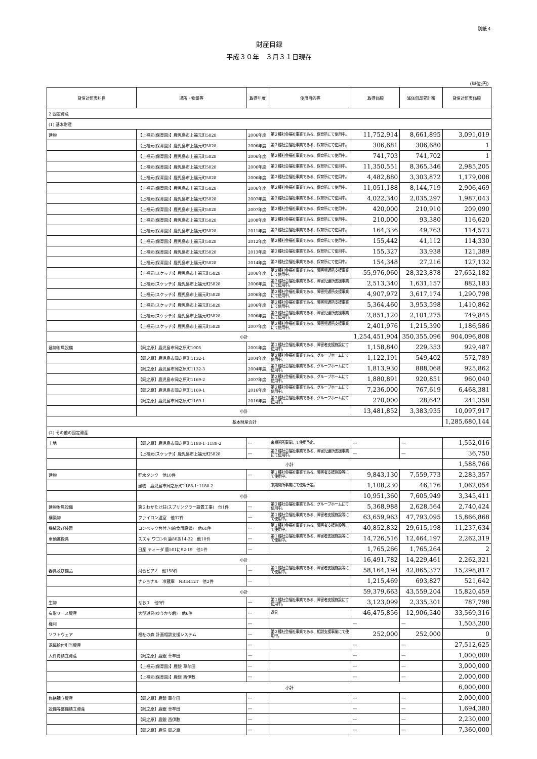別紙４
財産目録
平成３０年　３月３１日現在
（単位:円）
| 貸借対照表科目 | 場所・物量等 | 取得年度 | 使用目的等 | 取得価額 | 減価償却累計額 | 貸借対照表価額 |
| --- | --- | --- | --- | --- | --- | --- |
| 2 固定資産 | | | | | | |
| (1) 基本財産 | | | | | | |
| 建物 | 【上福元(保育園)】鹿児島市上福元町5828 | 2006年度 | 第２種社会福祉事業である、保育所にて使用中。 | 11,752,914 | 8,661,895 | 3,091,019 |
| | 【上福元(保育園)】鹿児島市上福元町5828 | 2006年度 | 第２種社会福祉事業である、保育所にて使用中。 | 306,681 | 306,680 | 1 |
| | 【上福元(保育園)】鹿児島市上福元町5828 | 2006年度 | 第２種社会福祉事業である、保育所にて使用中。 | 741,703 | 741,702 | 1 |
| | 【上福元(保育園)】鹿児島市上福元町5828 | 2006年度 | 第２種社会福祉事業である、保育所にて使用中。 | 11,350,551 | 8,365,346 | 2,985,205 |
| | 【上福元(保育園)】鹿児島市上福元町5828 | 2006年度 | 第２種社会福祉事業である、保育所にて使用中。 | 4,482,880 | 3,303,872 | 1,179,008 |
| | 【上福元(保育園)】鹿児島市上福元町5828 | 2006年度 | 第２種社会福祉事業である、保育所にて使用中。 | 11,051,188 | 8,144,719 | 2,906,469 |
| | 【上福元(保育園)】鹿児島市上福元町5828 | 2007年度 | 第２種社会福祉事業である、保育所にて使用中。 | 4,022,340 | 2,035,297 | 1,987,043 |
| | 【上福元(保育園)】鹿児島市上福元町5828 | 2007年度 | 第２種社会福祉事業である、保育所にて使用中。 | 420,000 | 210,910 | 209,090 |
| | 【上福元(保育園)】鹿児島市上福元町5828 | 2008年度 | 第２種社会福祉事業である、保育所にて使用中。 | 210,000 | 93,380 | 116,620 |
| | 【上福元(保育園)】鹿児島市上福元町5828 | 2011年度 | 第２種社会福祉事業である、保育所にて使用中。 | 164,336 | 49,763 | 114,573 |
| | 【上福元(保育園)】鹿児島市上福元町5828 | 2012年度 | 第２種社会福祉事業である、保育所にて使用中。 | 155,442 | 41,112 | 114,330 |
| | 【上福元(保育園)】鹿児島市上福元町5828 | 2013年度 | 第２種社会福祉事業である、保育所にて使用中。 | 155,327 | 33,938 | 121,389 |
| | 【上福元(保育園)】鹿児島市上福元町5828 | 2014年度 | 第２種社会福祉事業である、保育所にて使用中。 | 154,348 | 27,216 | 127,132 |
| | 【上福元(スケッチ)】鹿児島市上福元町5828 | 2006年度 | 第２種社会福祉事業である、障害児通所支援事業にて使用中。 | 55,976,060 | 28,323,878 | 27,652,182 |
| | 【上福元(スケッチ)】鹿児島市上福元町5828 | 2006年度 | 第２種社会福祉事業である、障害児通所支援事業にて使用中。 | 2,513,340 | 1,631,157 | 882,183 |
| | 【上福元(スケッチ)】鹿児島市上福元町5828 | 2006年度 | 第２種社会福祉事業である、障害児通所支援事業にて使用中。 | 4,907,972 | 3,617,174 | 1,290,798 |
| | 【上福元(スケッチ)】鹿児島市上福元町5828 | 2006年度 | 第２種社会福祉事業である、障害児通所支援事業にて使用中。 | 5,364,460 | 3,953,598 | 1,410,862 |
| | 【上福元(スケッチ)】鹿児島市上福元町5828 | 2006年度 | 第２種社会福祉事業である、障害児通所支援事業にて使用中。 | 2,851,120 | 2,101,275 | 749,845 |
| | 【上福元(スケッチ)】鹿児島市上福元町5828 | 2007年度 | 第２種社会福祉事業である、障害児通所支援事業にて使用中。 | 2,401,976 | 1,215,390 | 1,186,586 |
| | 小計 | | | 1,254,451,904 | 350,355,096 | 904,096,808 |
| 建物附属設備 | 【岡之原】鹿児島市岡之原町1005 | 2001年度 | 第１種社会福祉事業である、障害者支援施設にて使用中。 | 1,158,840 | 229,353 | 929,487 |
| | 【岡之原】鹿児島市岡之原町1132-1 | 2004年度 | 第２種社会福祉事業である、グループホームにて使用中。 | 1,122,191 | 549,402 | 572,789 |
| | 【岡之原】鹿児島市岡之原町1132-3 | 2004年度 | 第２種社会福祉事業である、グループホームにて使用中。 | 1,813,930 | 888,068 | 925,862 |
| | 【岡之原】鹿児島市岡之原町1169-2 | 2007年度 | 第２種社会福祉事業である、グループホームにて使用中。 | 1,880,891 | 920,851 | 960,040 |
| | 【岡之原】鹿児島市岡之原町1169-1 | 2016年度 | 第２種社会福祉事業である、グループホームにて使用中。 | 7,236,000 | 767,619 | 6,468,381 |
| | 【岡之原】鹿児島市岡之原町1169-1 | 2016年度 | 第２種社会福祉事業である、グループホームにて使用中。 | 270,000 | 28,642 | 241,358 |
| | 小計 | | | 13,481,852 | 3,383,935 | 10,097,917 |
| 基本財産合計 | | | | | | 1,285,680,144 |
| (2) その他の固定資産 | | | | | | |
| 土地 | 【岡之原】鹿児島市岡之原町1188-1･1188-2 | ― | 来期開所事業にて使用予定。 | ― | ― | 1,552,016 |
| | 【上福元(スケッチ)】鹿児島市上福元町5828 | ― | 第２種社会福祉事業である、障害児通所支援事業にて使用中。 | ― | ― | 36,750 |
| | 小計 | | | | | 1,588,766 |
| 建物 | 貯水タンク 他10件 | ― | 第１種社会福祉事業である、障害者支援施設等にて使用中。 | 9,843,130 | 7,559,773 | 2,283,357 |
| | 建物 鹿児島市岡之原町1188-1･1188-2 | | 来期開所事業にて使用予定。 | 1,108,230 | 46,176 | 1,062,054 |
| | 小計 | | | 10,951,360 | 7,605,949 | 3,345,411 |
| 建物附属設備 | 第２わかたけ荘(スプリンクラー設置工事) 他1件 | ― | 第２種社会福祉事業である、グループホームにて使用中。 | 5,368,988 | 2,628,564 | 2,740,424 |
| 構築物 | ファイロン温室 他37件 | ― | 第１種社会福祉事業である、障害者支援施設等にて使用中。 | 63,659,963 | 47,793,095 | 15,866,868 |
| 機械及び装置 | コンベック台付き(給食用設備) 他61件 | ― | 第１種社会福祉事業である、障害者支援施設等にて使用中。 | 40,852,832 | 29,615,198 | 11,237,634 |
| 車輌運搬具 | スズキ ワゴンR 鹿80あ14-32 他10件 | ― | 第１種社会福祉事業である、障害者支援施設等にて使用中。 | 14,726,516 | 12,464,197 | 2,262,319 |
| | 日産 ティーダ 鹿501に92-19 他1件 | ― | | 1,765,266 | 1,765,264 | 2 |
| | 小計 | | | 16,491,782 | 14,229,461 | 2,262,321 |
| 器具及び備品 | 河合ピアノ 他158件 | ― | 第１種社会福祉事業である、障害者支援施設等にて使用中。 | 58,164,194 | 42,865,377 | 15,298,817 |
| | ナショナル 冷蔵庫 NRE412T 他2件 | ― | | 1,215,469 | 693,827 | 521,642 |
| | 小計 | | | 59,379,663 | 43,559,204 | 15,820,459 |
| 生物 | なお１ 他9件 | ― | 第１種社会福祉事業である、障害者支援施設にて使用中。 | 3,123,099 | 2,335,301 | 787,798 |
| 有形リース資産 | 大型遊具(ゆうかり砦) 他6件 | ― | 遊具 | 46,475,856 | 12,906,540 | 33,569,316 |
| 権利 | | ― | | ― | ― | 1,503,200 |
| ソフトウェア | 福祉の森 計画相談支援システム | ― | 第２種社会福祉事業である、相談支援事業にて使用中。 | 252,000 | 252,000 | 0 |
| 退職給付引当資産 | | ― | | ― | ― | 27,512,625 |
| 人件費積立資産 | 【岡之原】鹿銀 草牟田 | ― | | ― | ― | 1,000,000 |
| | 【上福元(保育園)】鹿銀 草牟田 | ― | | ― | ― | 3,000,000 |
| | 【上福元(保育園)】鹿銀 西伊敷 | ― | | ― | ― | 2,000,000 |
| | 小計 | | | | | 6,000,000 |
| 修繕積立資産 | 【岡之原】鹿銀 草牟田 | ― | | ― | ― | 2,000,000 |
| 設備等整備積立資産 | 【岡之原】鹿銀 草牟田 | ― | | ― | ― | 1,694,380 |
| | 【岡之原】鹿銀 西伊敷 | ― | | ― | ― | 2,230,000 |
| | 【岡之原】鹿信 岡之原 | ― | | ― | ― | 7,360,000 |